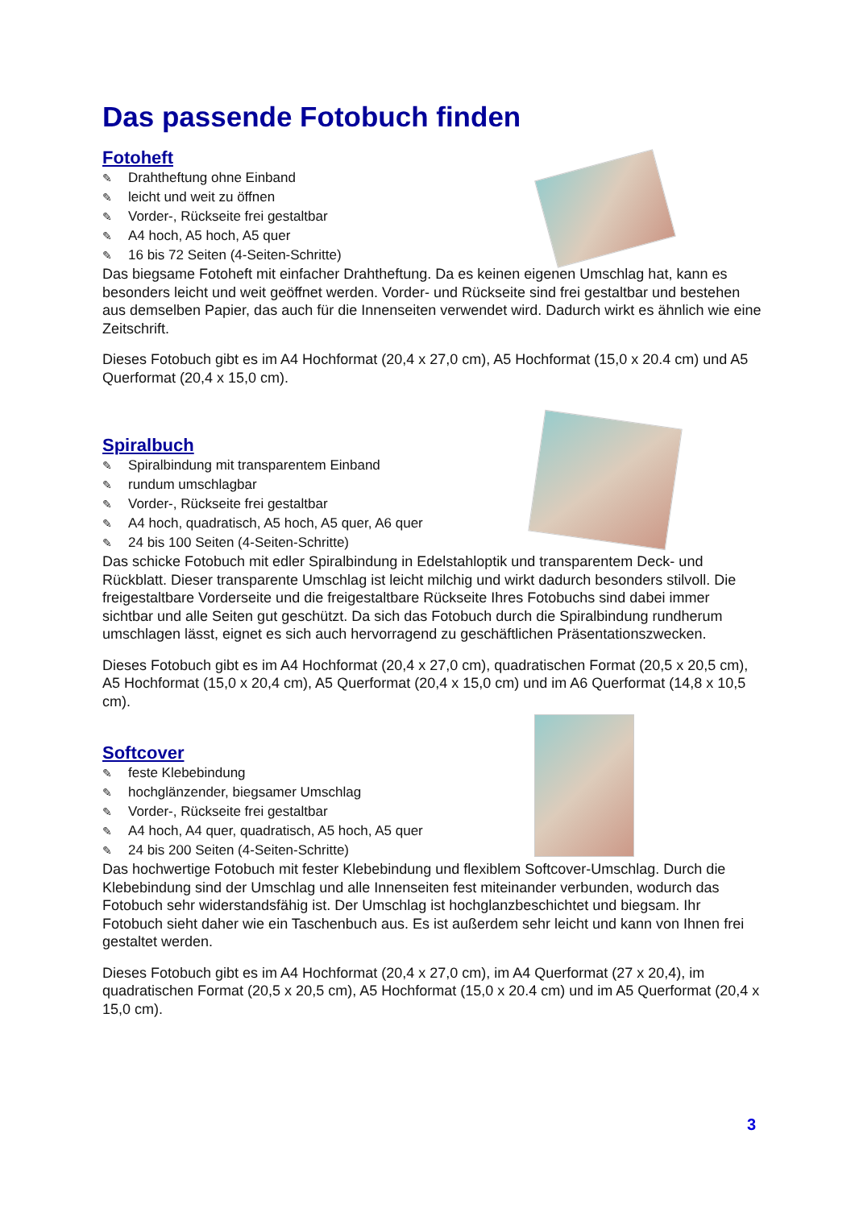Das passende Fotobuch finden
Fotoheft
✎ Drahtheftung ohne Einband
✎ leicht und weit zu öffnen
✎ Vorder-, Rückseite frei gestaltbar
✎ A4 hoch, A5 hoch, A5 quer
✎ 16 bis 72 Seiten (4-Seiten-Schritte)
Das biegsame Fotoheft mit einfacher Drahtheftung. Da es keinen eigenen Umschlag hat, kann es besonders leicht und weit geöffnet werden. Vorder- und Rückseite sind frei gestaltbar und bestehen aus demselben Papier, das auch für die Innenseiten verwendet wird. Dadurch wirkt es ähnlich wie eine Zeitschrift.
Dieses Fotobuch gibt es im A4 Hochformat (20,4 x 27,0 cm), A5 Hochformat (15,0 x 20.4 cm) und A5 Querformat (20,4 x 15,0 cm).
Spiralbuch
✎ Spiralbindung mit transparentem Einband
✎ rundum umschlagbar
✎ Vorder-, Rückseite frei gestaltbar
✎ A4 hoch, quadratisch, A5 hoch, A5 quer, A6 quer
✎ 24 bis 100 Seiten (4-Seiten-Schritte)
Das schicke Fotobuch mit edler Spiralbindung in Edelstahloptik und transparentem Deck- und Rückblatt. Dieser transparente Umschlag ist leicht milchig und wirkt dadurch besonders stilvoll. Die freigestaltbare Vorderseite und die freigestaltbare Rückseite Ihres Fotobuchs sind dabei immer sichtbar und alle Seiten gut geschützt. Da sich das Fotobuch durch die Spiralbindung rundherum umschlagen lässt, eignet es sich auch hervorragend zu geschäftlichen Präsentationszwecken.
Dieses Fotobuch gibt es im A4 Hochformat (20,4 x 27,0 cm), quadratischen Format (20,5 x 20,5 cm), A5 Hochformat (15,0 x 20,4 cm), A5 Querformat (20,4 x 15,0 cm) und im A6 Querformat (14,8 x 10,5 cm).
Softcover
✎ feste Klebebindung
✎ hochglänzender, biegsamer Umschlag
✎ Vorder-, Rückseite frei gestaltbar
✎ A4 hoch, A4 quer, quadratisch, A5 hoch, A5 quer
✎ 24 bis 200 Seiten (4-Seiten-Schritte)
Das hochwertige Fotobuch mit fester Klebebindung und flexiblem Softcover-Umschlag. Durch die Klebebindung sind der Umschlag und alle Innenseiten fest miteinander verbunden, wodurch das Fotobuch sehr widerstandsfähig ist. Der Umschlag ist hochglanzbeschichtet und biegsam. Ihr Fotobuch sieht daher wie ein Taschenbuch aus. Es ist außerdem sehr leicht und kann von Ihnen frei gestaltet werden.
Dieses Fotobuch gibt es im A4 Hochformat (20,4 x 27,0 cm), im A4 Querformat (27 x 20,4), im quadratischen Format (20,5 x 20,5 cm), A5 Hochformat (15,0 x 20.4 cm) und im A5 Querformat (20,4 x 15,0 cm).
3